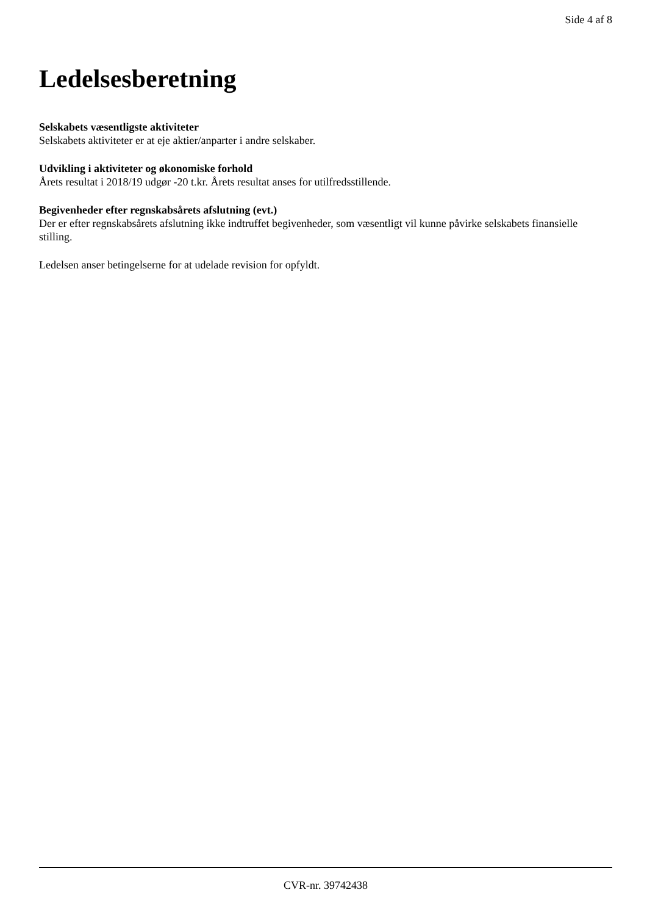Side 4 af 8
Ledelsesberetning
Selskabets væsentligste aktiviteter
Selskabets aktiviteter er at eje aktier/anparter i andre selskaber.
Udvikling i aktiviteter og økonomiske forhold
Årets resultat i 2018/19 udgør -20 t.kr. Årets resultat anses for utilfredsstillende.
Begivenheder efter regnskabsårets afslutning (evt.)
Der er efter regnskabsårets afslutning ikke indtruffet begivenheder, som væsentligt vil kunne påvirke selskabets finansielle stilling.
Ledelsen anser betingelserne for at udelade revision for opfyldt.
CVR-nr. 39742438